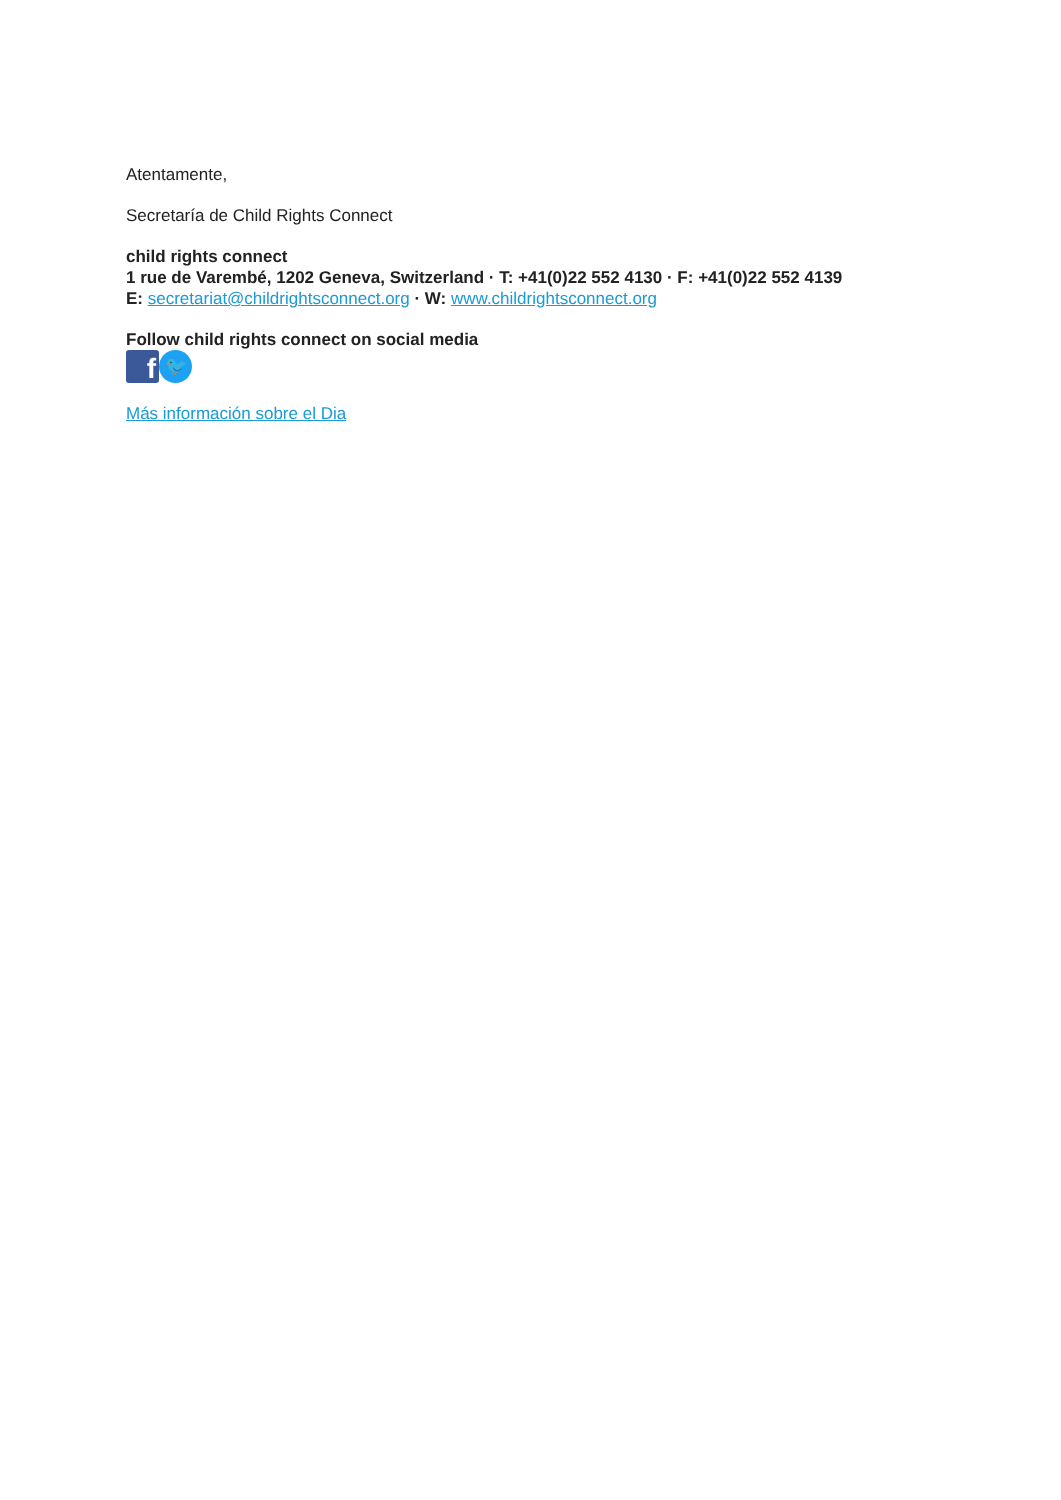Atentamente,
Secretaría de Child Rights Connect
child rights connect
1 rue de Varembé, 1202 Geneva, Switzerland · T: +41(0)22 552 4130 · F: +41(0)22 552 4139
E: secretariat@childrightsconnect.org · W: www.childrightsconnect.org
Follow child rights connect on social media
f
🐦
Más información sobre el Dia